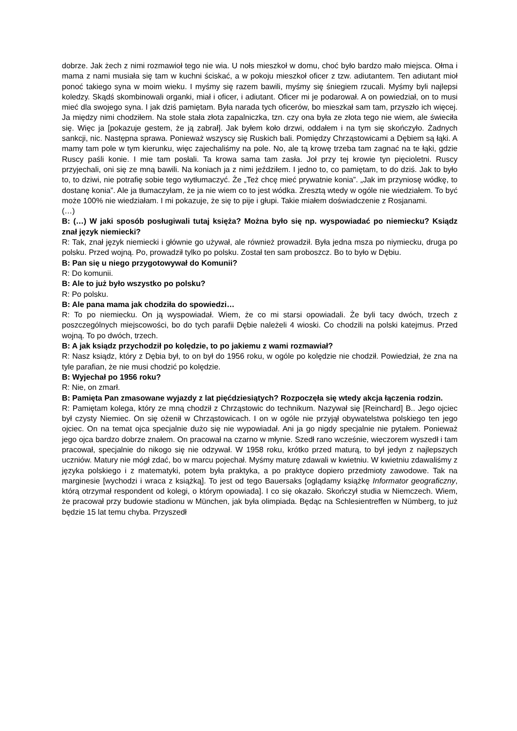dobrze. Jak żech z nimi rozmawioł tego nie wia. U nołs mieszkoł w domu, choć było bardzo mało miejsca. Ołma i mama z nami musiała się tam w kuchni ściskać, a w pokoju mieszkoł oficer z tzw. adiutantem. Ten adiutant mioł ponoć takiego syna w moim wieku. I myśmy się razem bawili, myśmy się śniegiem rzucali. Myśmy byli najlepsi koledzy. Skądś skombinowali organki, miał i oficer, i adiutant. Oficer mi je podarował. A on powiedział, on to musi mieć dla swojego syna. I jak dziś pamiętam. Była narada tych oficerów, bo mieszkał sam tam, przyszło ich więcej. Ja między nimi chodziłem. Na stole stała złota zapalniczka, tzn. czy ona była ze złota tego nie wiem, ale świeciła się. Więc ja [pokazuje gestem, że ją zabrał]. Jak byłem koło drzwi, oddałem i na tym się skończyło. Żadnych sankcji, nic. Następna sprawa. Ponieważ wszyscy się Ruskich bali. Pomiędzy Chrząstowicami a Dębiem są łąki. A mamy tam pole w tym kierunku, więc zajechaliśmy na pole. No, ale tą krowę trzeba tam zagnać na te łąki, gdzie Ruscy paśli konie. I mie tam posłali. Ta krowa sama tam zasła. Joł przy tej krowie tyn pięcioletni. Ruscy przyjechali, oni się ze mną bawili. Na koniach ja z nimi jeździłem. I jedno to, co pamiętam, to do dziś. Jak to było to, to dziwi, nie potrafię sobie tego wytłumaczyć. Że „Też chcę mieć prywatnie konia”. „Jak im przyniosę wódkę, to dostanę konia”. Ale ja tłumaczyłam, że ja nie wiem co to jest wódka. Zresztą wtedy w ogóle nie wiedziałem. To być może 100% nie wiedziałam. I mi pokazuje, że się to pije i głupi. Takie miałem doświadczenie z Rosjanami.
(…)
B: (…) W jaki sposób posługiwali tutaj księża? Można było się np. wyspowiadać po niemiecku? Ksiądz znał język niemiecki?
R: Tak, znał język niemiecki i głównie go używał, ale również prowadził. Była jedna msza po niymiecku, druga po polsku. Przed wojną. Po, prowadził tylko po polsku. Został ten sam proboszcz. Bo to było w Dębiu.
B: Pan się u niego przygotowywał do Komunii?
R: Do komunii.
B: Ale to już było wszystko po polsku?
R: Po polsku.
B: Ale pana mama jak chodziła do spowiedzi…
R: To po niemiecku. On ją wyspowiadał. Wiem, że co mi starsi opowiadali. Że byli tacy dwóch, trzech z poszczególnych miejscowości, bo do tych parafii Dębie należeli 4 wioski. Co chodzili na polski katejmus. Przed wojną. To po dwóch, trzech.
B: A jak ksiądz przychodził po kolędzie, to po jakiemu z wami rozmawiał?
R: Nasz ksiądz, który z Dębia był, to on był do 1956 roku, w ogóle po kolędzie nie chodził. Powiedział, że zna na tyle parafian, że nie musi chodzić po kolędzie.
B: Wyjechał po 1956 roku?
R: Nie, on zmarł.
B: Pamięta Pan zmasowane wyjazdy z lat pięćdziesiątych? Rozpoczęła się wtedy akcja łączenia rodzin.
R: Pamiętam kolega, który ze mną chodził z Chrząstowic do technikum. Nazywał się [Reinchard] B.. Jego ojciec był czysty Niemiec. On się ożenił w Chrząstowicach. I on w ogóle nie przyjął obywatelstwa polskiego ten jego ojciec. On na temat ojca specjalnie dużo się nie wypowiadał. Ani ja go nigdy specjalnie nie pytałem. Ponieważ jego ojca bardzo dobrze znałem. On pracował na czarno w młynie. Szedł rano wcześnie, wieczorem wyszedł i tam pracował, specjalnie do nikogo się nie odzywał. W 1958 roku, krótko przed maturą, to był jedyn z najlepszych uczniów. Matury nie mógł zdać, bo w marcu pojechał. Myśmy maturę zdawali w kwietniu. W kwietniu zdawaliśmy z języka polskiego i z matematyki, potem była praktyka, a po praktyce dopiero przedmioty zawodowe. Tak na marginesie [wychodzi i wraca z książką]. To jest od tego Bauersaks [oglądamy książkę Informator geograficzny, którą otrzymał respondent od kolegi, o którym opowiada]. I co się okazało. Skończył studia w Niemczech. Wiem, że pracował przy budowie stadionu w München, jak była olimpiada. Będąc na Schlesientreffen w Nümberg, to już będzie 15 lat temu chyba. Przyszedł